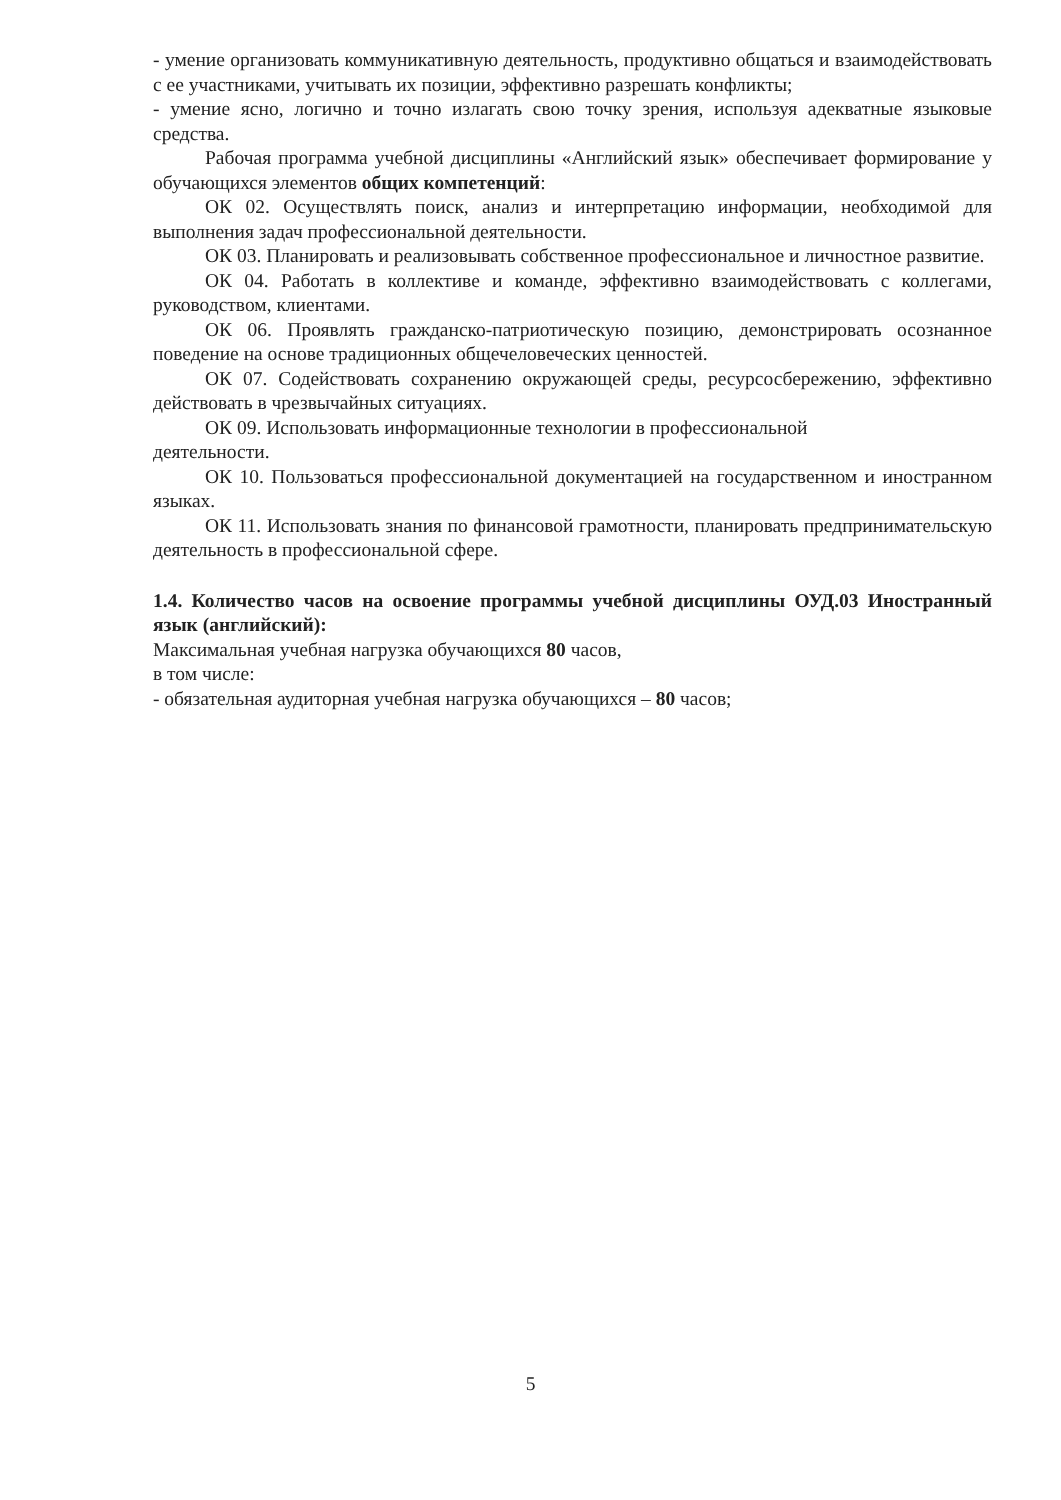- умение организовать коммуникативную деятельность, продуктивно общаться и взаимодействовать с ее участниками, учитывать их позиции, эффективно разрешать конфликты;
- умение ясно, логично и точно излагать свою точку зрения, используя адекватные языковые средства.
Рабочая программа учебной дисциплины «Английский язык» обеспечивает формирование у обучающихся элементов общих компетенций:
ОК 02. Осуществлять поиск, анализ и интерпретацию информации, необходимой для выполнения задач профессиональной деятельности.
ОК 03. Планировать и реализовывать собственное профессиональное и личностное развитие.
ОК 04. Работать в коллективе и команде, эффективно взаимодействовать с коллегами, руководством, клиентами.
ОК 06. Проявлять гражданско-патриотическую позицию, демонстрировать осознанное поведение на основе традиционных общечеловеческих ценностей.
ОК 07. Содействовать сохранению окружающей среды, ресурсосбережению, эффективно действовать в чрезвычайных ситуациях.
ОК 09. Использовать информационные технологии в профессиональной
деятельности.
ОК 10. Пользоваться профессиональной документацией на государственном и иностранном языках.
ОК 11. Использовать знания по финансовой грамотности, планировать предпринимательскую деятельность в профессиональной сфере.
1.4. Количество часов на освоение программы учебной дисциплины ОУД.03 Иностранный язык (английский):
Максимальная учебная нагрузка обучающихся 80 часов,
в том числе:
- обязательная аудиторная учебная нагрузка обучающихся – 80 часов;
5